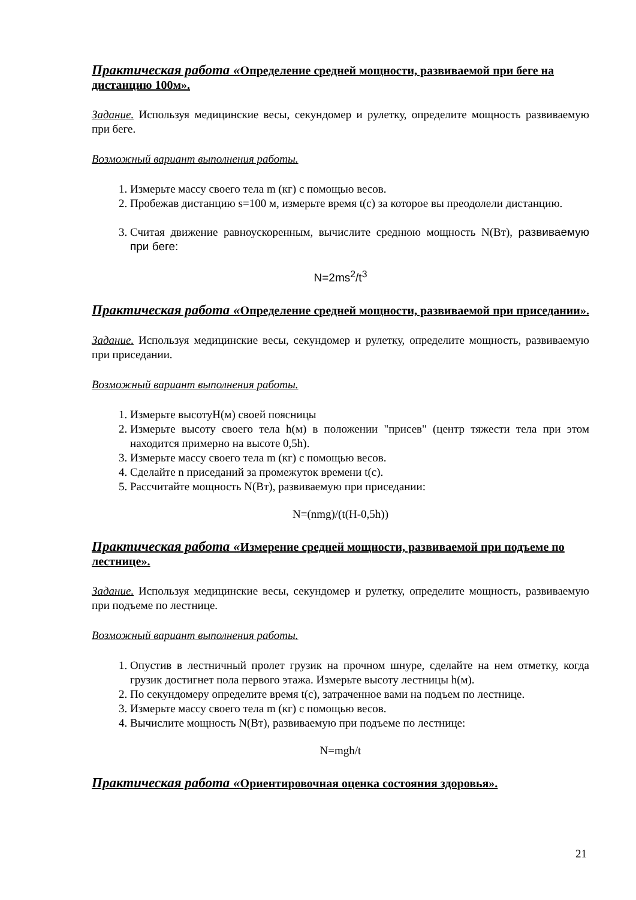Практическая работа «Определение средней мощности, развиваемой при беге на дистанцию 100м».
Задание. Используя медицинские весы, секундомер и рулетку, определите мощность развиваемую при беге.
Возможный вариант выполнения работы.
1. Измерьте массу своего тела m (кг) с помощью весов.
2. Пробежав дистанцию s=100 м, измерьте время t(с) за которое вы преодолели дистанцию.
3. Считая движение равноускоренным, вычислите среднюю мощность N(Вт), развиваемую при беге:
N=2ms<sup>2</sup>/t<sup>3</sup>
Практическая работа «Определение средней мощности, развиваемой при приседании».
Задание. Используя медицинские весы, секундомер и рулетку, определите мощность, развиваемую при приседании.
Возможный вариант выполнения работы.
1. Измерьте высотуH(м) своей поясницы
2. Измерьте высоту своего тела h(м) в положении "присев" (центр тяжести тела при этом находится примерно на высоте 0,5h).
3. Измерьте массу своего тела m (кг) с помощью весов.
4. Сделайте n приседаний за промежуток времени t(c).
5. Рассчитайте мощность N(Вт), развиваемую при приседании:
N=(nmg)/(t(H-0,5h))
Практическая работа «Измерение средней мощности, развиваемой при подъеме по лестнице».
Задание. Используя медицинские весы, секундомер и рулетку, определите мощность, развиваемую при подъеме по лестнице.
Возможный вариант выполнения работы.
1. Опустив в лестничный пролет грузик на прочном шнуре, сделайте на нем отметку, когда грузик достигнет пола первого этажа. Измерьте высоту лестницы h(м).
2. По секундомеру определите время t(c), затраченное вами на подъем по лестнице.
3. Измерьте массу своего тела m (кг) с помощью весов.
4. Вычислите мощность N(Вт), развиваемую при подъеме по лестнице:
N=mgh/t
Практическая работа «Ориентировочная оценка состояния здоровья».
21